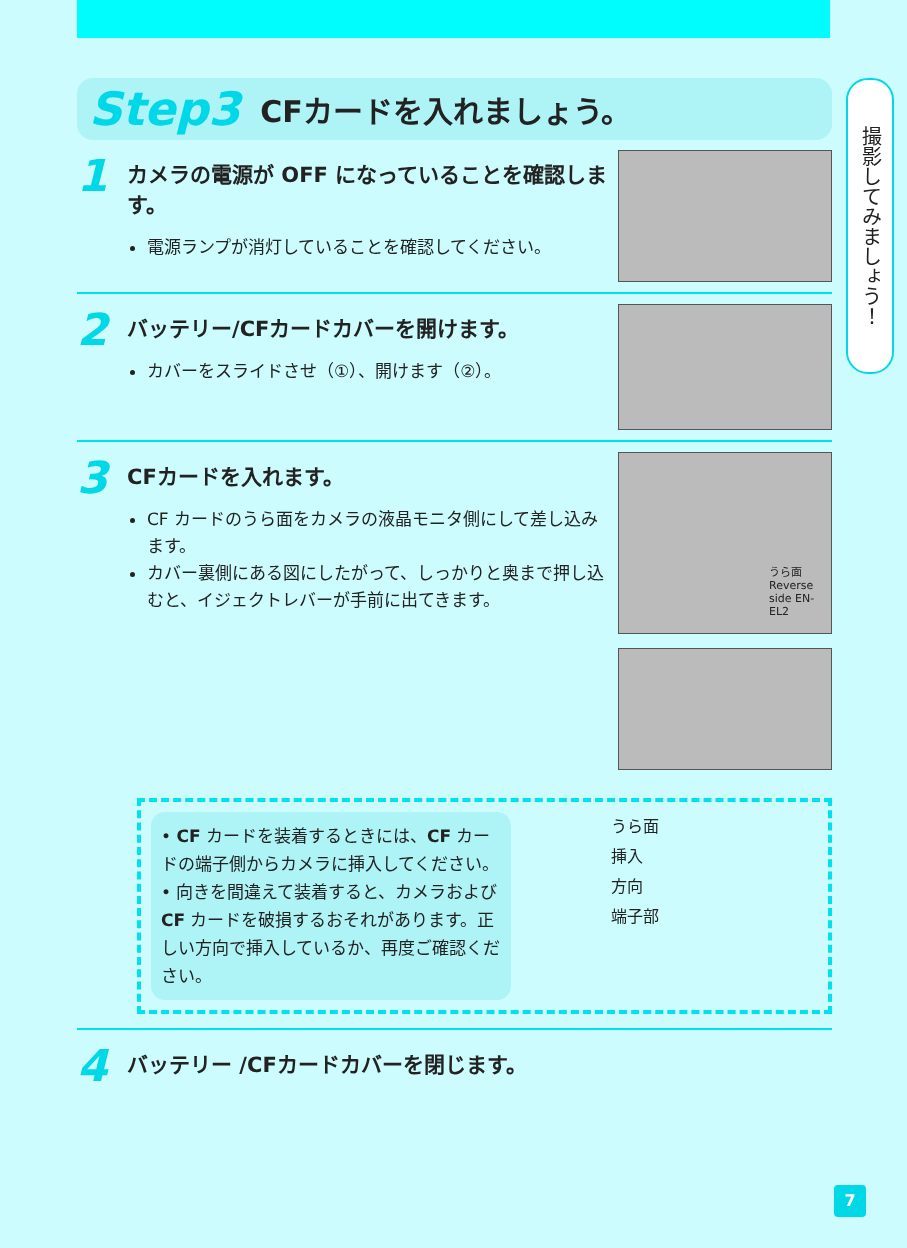撮影してみましょう！
Step3 CFカードを入れましょう。
1
カメラの電源が OFF になっていることを確認します。
電源ランプが消灯していることを確認してください。
2
バッテリー/CFカードカバーを開けます。
カバーをスライドさせ（①）、開けます（②）。
3
CFカードを入れます。
CF カードのうら面をカメラの液晶モニタ側にして差し込みます。
カバー裏側にある図にしたがって、しっかりと奥まで押し込むと、イジェクトレバーが手前に出てきます。
うら面 Reverse side EN-EL2
• CF カードを装着するときには、CF カードの端子側からカメラに挿入してください。
• 向きを間違えて装着すると、カメラおよび CF カードを破損するおそれがあります。正しい方向で挿入しているか、再度ご確認ください。
うら面
挿入
方向
端子部
4
バッテリー /CFカードカバーを閉じます。
7